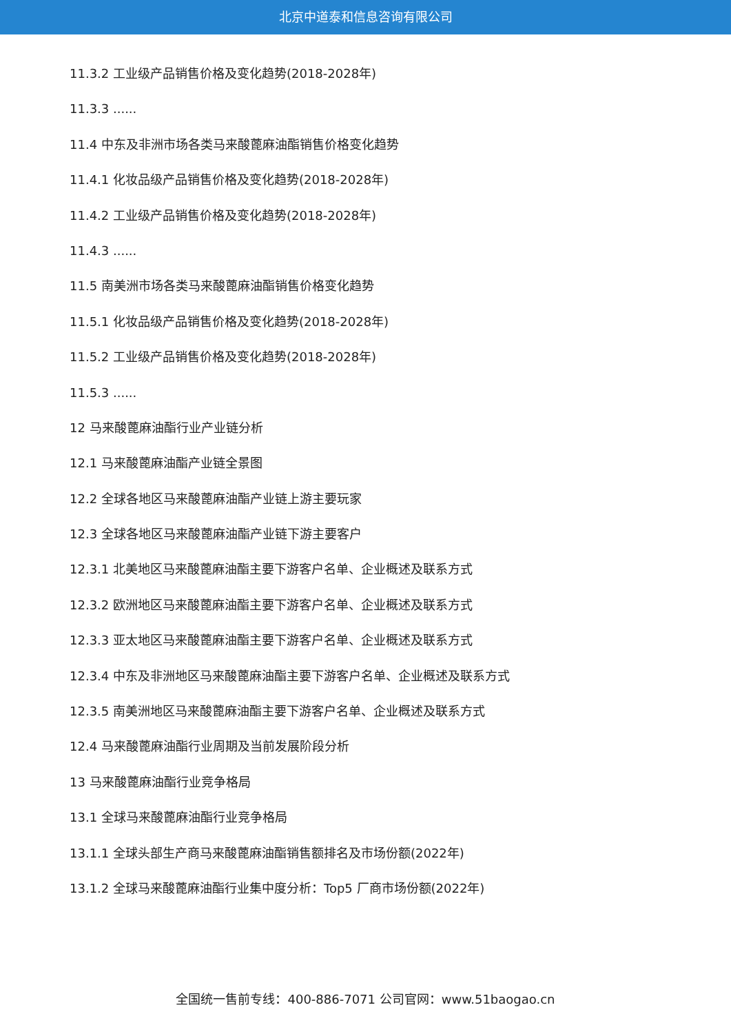北京中道泰和信息咨询有限公司
11.3.2 工业级产品销售价格及变化趋势(2018-2028年)
11.3.3 ......
11.4 中东及非洲市场各类马来酸蓖麻油酯销售价格变化趋势
11.4.1 化妆品级产品销售价格及变化趋势(2018-2028年)
11.4.2 工业级产品销售价格及变化趋势(2018-2028年)
11.4.3 ......
11.5 南美洲市场各类马来酸蓖麻油酯销售价格变化趋势
11.5.1 化妆品级产品销售价格及变化趋势(2018-2028年)
11.5.2 工业级产品销售价格及变化趋势(2018-2028年)
11.5.3 ......
12 马来酸蓖麻油酯行业产业链分析
12.1 马来酸蓖麻油酯产业链全景图
12.2 全球各地区马来酸蓖麻油酯产业链上游主要玩家
12.3 全球各地区马来酸蓖麻油酯产业链下游主要客户
12.3.1 北美地区马来酸蓖麻油酯主要下游客户名单、企业概述及联系方式
12.3.2 欧洲地区马来酸蓖麻油酯主要下游客户名单、企业概述及联系方式
12.3.3 亚太地区马来酸蓖麻油酯主要下游客户名单、企业概述及联系方式
12.3.4 中东及非洲地区马来酸蓖麻油酯主要下游客户名单、企业概述及联系方式
12.3.5 南美洲地区马来酸蓖麻油酯主要下游客户名单、企业概述及联系方式
12.4 马来酸蓖麻油酯行业周期及当前发展阶段分析
13 马来酸蓖麻油酯行业竞争格局
13.1 全球马来酸蓖麻油酯行业竞争格局
13.1.1 全球头部生产商马来酸蓖麻油酯销售额排名及市场份额(2022年)
13.1.2 全球马来酸蓖麻油酯行业集中度分析：Top5 厂商市场份额(2022年)
全国统一售前专线：400-886-7071 公司官网：www.51baogao.cn